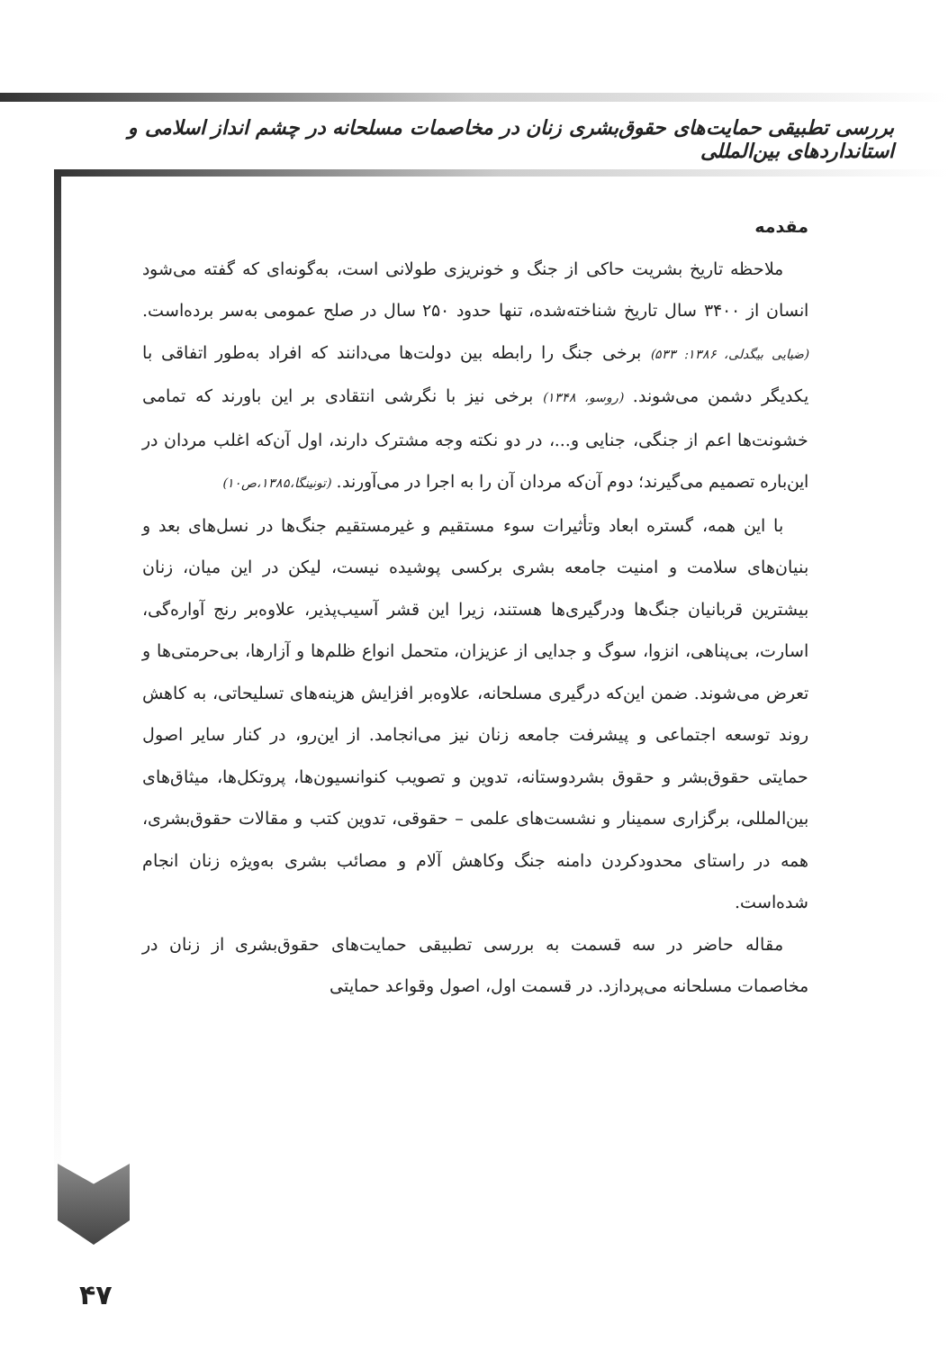بررسی تطبیقی حمایت‌های حقوق‌بشری زنان در مخاصمات مسلحانه در چشم انداز اسلامی و استانداردهای بین‌المللی
مقدمه
ملاحظه تاریخ بشریت حاکی از جنگ و خونریزی طولانی است، به‌گونه‌ای که گفته می‌شود انسان از ۳۴۰۰ سال تاریخ شناخته‌شده، تنها حدود ۲۵۰ سال در صلح عمومی به‌سر برده‌است. (ضیایی بیگدلی، ۱۳۸۶: ۵۳۳) برخی جنگ را رابطه بین دولت‌ها می‌دانند که افراد به‌طور اتفاقی با یکدیگر دشمن می‌شوند. (روسو، ۱۳۴۸) برخی نیز با نگرشی انتقادی بر این باورند که تمامی خشونت‌ها اعم از جنگی، جنایی و...، در دو نکته وجه مشترک دارند، اول آن‌که اغلب مردان در این‌باره تصمیم می‌گیرند؛ دوم آن‌که مردان آن را به اجرا در می‌آورند. (تونینگا،۱۳۸۵،ص۱۰)
با این همه، گستره ابعاد وتأثیرات سوء مستقیم و غیرمستقیم جنگ‌ها در نسل‌های بعد و بنیان‌های سلامت و امنیت جامعه بشری برکسی پوشیده نیست، لیکن در این میان، زنان بیشترین قربانیان جنگ‌ها ودرگیری‌ها هستند، زیرا این قشر آسیب‌پذیر، علاوه‌بر رنج آواره‌گی، اسارت، بی‌پناهی، انزوا، سوگ و جدایی از عزیزان، متحمل انواع ظلم‌ها و آزارها، بی‌حرمتی‌ها و تعرض می‌شوند. ضمن این‌که درگیری مسلحانه، علاوه‌بر افزایش هزینه‌های تسلیحاتی، به کاهش روند توسعه اجتماعی و پیشرفت جامعه زنان نیز می‌انجامد. از این‌رو، در کنار سایر اصول حمایتی حقوق‌بشر و حقوق بشردوستانه، تدوین و تصویب کنوانسیون‌ها، پروتکل‌ها، میثاق‌های بین‌المللی، برگزاری سمینار و نشست‌های علمی – حقوقی، تدوین کتب و مقالات حقوق‌بشری، همه در راستای محدودکردن دامنه جنگ وکاهش آلام و مصائب بشری به‌ویژه زنان انجام شده‌است.
مقاله حاضر در سه قسمت به بررسی تطبیقی حمایت‌های حقوق‌بشری از زنان در مخاصمات مسلحانه می‌پردازد. در قسمت اول، اصول وقواعد حمایتی
۴۷